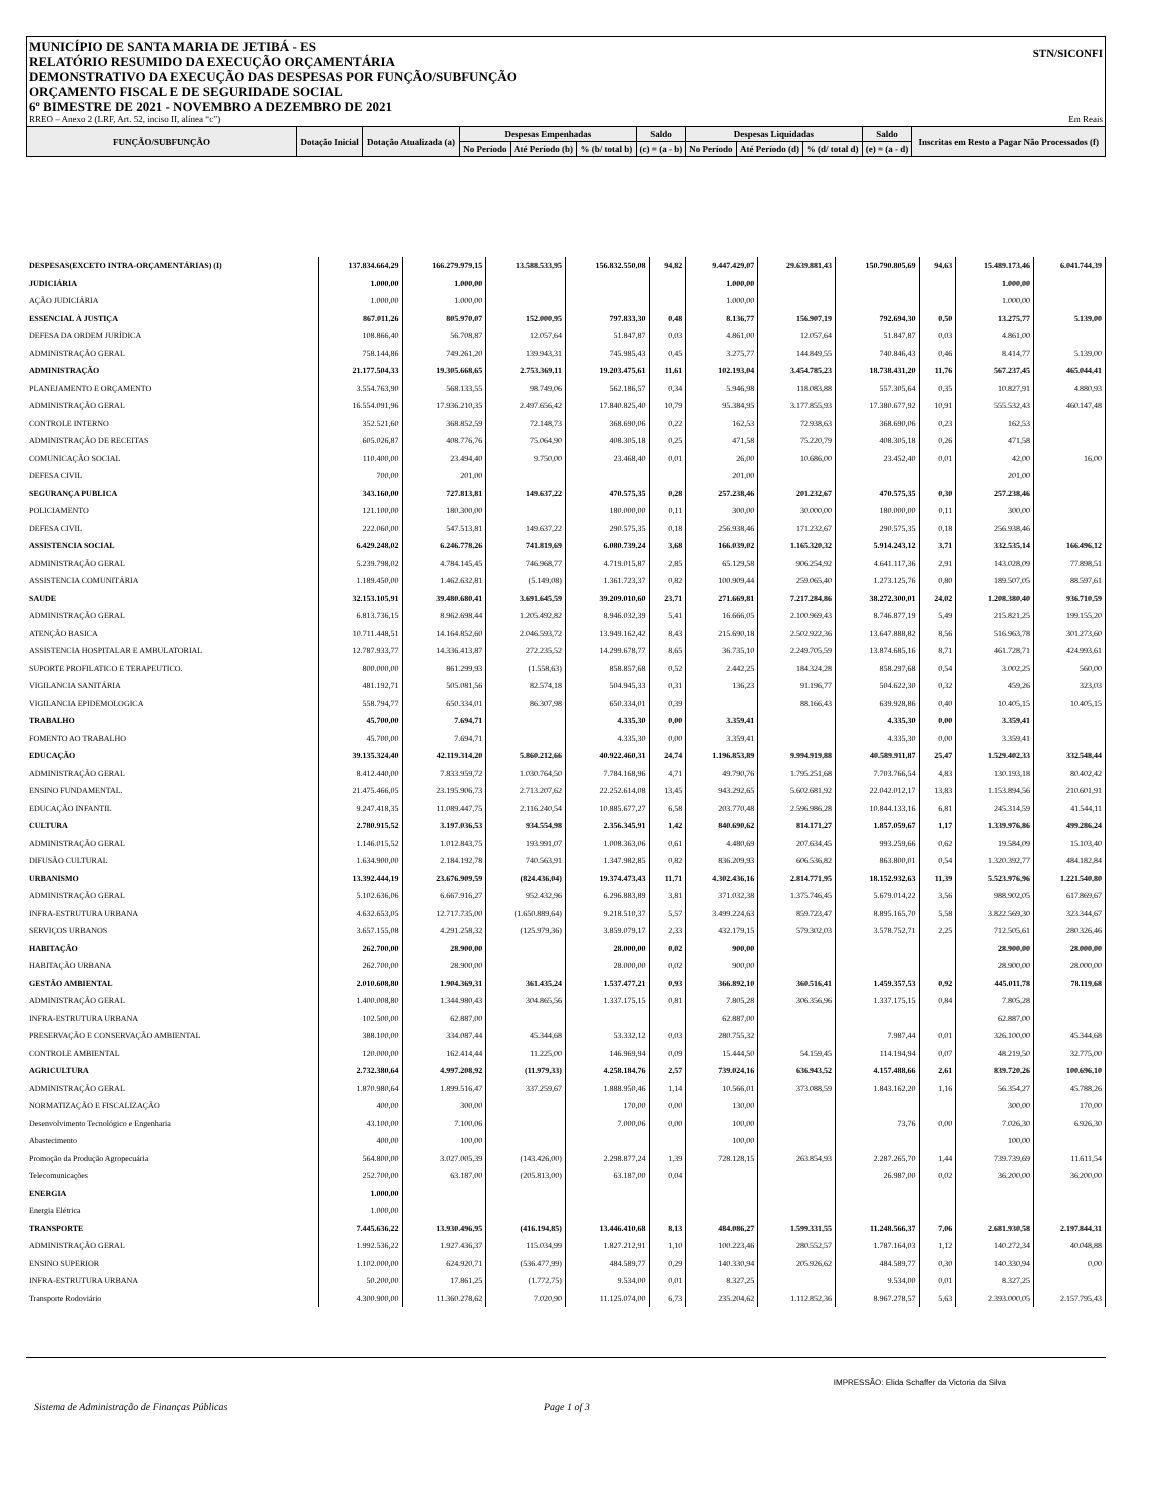STN/SICONFI
MUNICÍPIO DE SANTA MARIA DE JETIBÁ - ES
RELATÓRIO RESUMIDO DA EXECUÇÃO ORÇAMENTÁRIA
DEMONSTRATIVO DA EXECUÇÃO DAS DESPESAS POR FUNÇÃO/SUBFUNÇÃO
ORÇAMENTO FISCAL E DE SEGURIDADE SOCIAL
6º BIMESTRE DE 2021 - NOVEMBRO A DEZEMBRO DE 2021
RREO – Anexo 2 (LRF, Art. 52, inciso II, alínea “c”) Em Reais
| FUNÇÃO/SUBFUNÇÃO | Dotação Inicial | Dotação Atualizada (a) | Despesas Empenhadas | | | Saldo | Despesas Liquidadas | | | Saldo | Inscritas em Resto a Pagar Não Processados (f) |
| --- | --- | --- | --- | --- | --- | --- | --- | --- | --- | --- | --- |
| | | | No Período | Até Período (b) | % (b/ total b) | (c) = (a - b) | No Período | Até Período (d) | % (d/ total d) | (e) = (a - d) | |
| DESPESAS(EXCETO INTRA-ORÇAMENTÁRIAS) (I) | 137.834.664,29 | 166.279.979,15 | 13.588.533,95 | 156.832.550,08 | 94,82 | 9.447.429,07 | 29.639.881,43 | 150.790.805,69 | 94,63 | 15.489.173,46 | 6.041.744,39 |
| JUDICIÁRIA | 1.000,00 | 1.000,00 | | | | 1.000,00 | | | | 1.000,00 | |
| AÇÃO JUDICIÁRIA | 1.000,00 | 1.000,00 | | | | 1.000,00 | | | | 1.000,00 | |
| ESSENCIAL À JUSTIÇA | 867.011,26 | 805.970,07 | 152.000,95 | 797.833,30 | 0,48 | 8.136,77 | 156.907,19 | 792.694,30 | 0,50 | 13.275,77 | 5.139,00 |
| DEFESA DA ORDEM JURÍDICA | 108.866,40 | 56.708,87 | 12.057,64 | 51.847,87 | 0,03 | 4.861,00 | 12.057,64 | 51.847,87 | 0,03 | 4.861,00 | |
| ADMINISTRAÇÃO GERAL | 758.144,86 | 749.261,20 | 139.943,31 | 745.985,43 | 0,45 | 3.275,77 | 144.849,55 | 740.846,43 | 0,46 | 8.414,77 | 5.139,00 |
| ADMINISTRAÇÃO | 21.177.504,33 | 19.305.668,65 | 2.753.369,11 | 19.203.475,61 | 11,61 | 102.193,04 | 3.454.785,23 | 18.738.431,20 | 11,76 | 567.237,45 | 465.044,41 |
| PLANEJAMENTO E ORÇAMENTO | 3.554.763,90 | 568.133,55 | 98.749,06 | 562.186,57 | 0,34 | 5.946,98 | 118.083,88 | 557.305,64 | 0,35 | 10.827,91 | 4.880,93 |
| ADMINISTRAÇÃO GERAL | 16.554.091,96 | 17.936.210,35 | 2.497.656,42 | 17.840.825,40 | 10,79 | 95.384,95 | 3.177.855,93 | 17.380.677,92 | 10,91 | 555.532,43 | 460.147,48 |
| CONTROLE INTERNO | 352.521,60 | 368.852,59 | 72.148,73 | 368.690,06 | 0,22 | 162,53 | 72.938,63 | 368.690,06 | 0,23 | 162,53 | |
| ADMINISTRAÇÃO DE RECEITAS | 605.026,87 | 408.776,76 | 75.064,90 | 408.305,18 | 0,25 | 471,58 | 75.220,79 | 408.305,18 | 0,26 | 471,58 | |
| COMUNICAÇÃO SOCIAL | 110.400,00 | 23.494,40 | 9.750,00 | 23.468,40 | 0,01 | 26,00 | 10.686,00 | 23.452,40 | 0,01 | 42,00 | 16,00 |
| DEFESA CIVIL | 700,00 | 201,00 | | | | 201,00 | | | | 201,00 | |
| SEGURANÇA PUBLICA | 343.160,00 | 727.813,81 | 149.637,22 | 470.575,35 | 0,28 | 257.238,46 | 201.232,67 | 470.575,35 | 0,30 | 257.238,46 | |
| POLICIAMENTO | 121.100,00 | 180.300,00 | | 180.000,00 | 0,11 | 300,00 | 30.000,00 | 180.000,00 | 0,11 | 300,00 | |
| DEFESA CIVIL | 222.060,00 | 547.513,81 | 149.637,22 | 290.575,35 | 0,18 | 256.938,46 | 171.232,67 | 290.575,35 | 0,18 | 256.938,46 | |
| ASSISTENCIA SOCIAL | 6.429.248,02 | 6.246.778,26 | 741.819,69 | 6.080.739,24 | 3,68 | 166.039,02 | 1.165.320,32 | 5.914.243,12 | 3,71 | 332.535,14 | 166.496,12 |
| ADMINISTRAÇÃO GERAL | 5.239.798,02 | 4.784.145,45 | 746.968,77 | 4.719.015,87 | 2,85 | 65.129,58 | 906.254,92 | 4.641.117,36 | 2,91 | 143.028,09 | 77.898,51 |
| ASSISTENCIA COMUNITÁRIA | 1.189.450,00 | 1.462.632,81 | (5.149,08) | 1.361.723,37 | 0,82 | 100.909,44 | 259.065,40 | 1.273.125,76 | 0,80 | 189.507,05 | 88.597,61 |
| SAUDE | 32.153.105,91 | 39.480.680,41 | 3.691.645,59 | 39.209.010,60 | 23,71 | 271.669,81 | 7.217.284,86 | 38.272.300,01 | 24,02 | 1.208.380,40 | 936.710,59 |
| ADMINISTRAÇÃO GERAL | 6.813.736,15 | 8.962.698,44 | 1.205.492,82 | 8.946.032,39 | 5,41 | 16.666,05 | 2.100.969,43 | 8.746.877,19 | 5,49 | 215.821,25 | 199.155,20 |
| ATENÇÃO BASICA | 10.711.448,51 | 14.164.852,60 | 2.046.593,72 | 13.949.162,42 | 8,43 | 215.690,18 | 2.502.922,36 | 13.647.888,82 | 8,56 | 516.963,78 | 301.273,60 |
| ASSISTENCIA HOSPITALAR E AMBULATORIAL | 12.787.933,77 | 14.336.413,87 | 272.235,52 | 14.299.678,77 | 8,65 | 36.735,10 | 2.249.705,59 | 13.874.685,16 | 8,71 | 461.728,71 | 424.993,61 |
| SUPORTE PROFILATICO E TERAPEUTICO. | 800.000,00 | 861.299,93 | (1.558,63) | 858.857,68 | 0,52 | 2.442,25 | 184.324,28 | 858.297,68 | 0,54 | 3.002,25 | 560,00 |
| VIGILANCIA SANITÁRIA | 481.192,71 | 505.081,56 | 82.574,18 | 504.945,33 | 0,31 | 136,23 | 91.196,77 | 504.622,30 | 0,32 | 459,26 | 323,03 |
| VIGILANCIA EPIDEMOLOGICA | 558.794,77 | 650.334,01 | 86.307,98 | 650.334,01 | 0,39 | | 88.166,43 | 639.928,86 | 0,40 | 10.405,15 | 10.405,15 |
| TRABALHO | 45.700,00 | 7.694,71 | | 4.335,30 | 0,00 | 3.359,41 | | 4.335,30 | 0,00 | 3.359,41 | |
| FOMENTO AO TRABALHO | 45.700,00 | 7.694,71 | | 4.335,30 | 0,00 | 3.359,41 | | 4.335,30 | 0,00 | 3.359,41 | |
| EDUCAÇÃO | 39.135.324,40 | 42.119.314,20 | 5.860.212,66 | 40.922.460,31 | 24,74 | 1.196.853,89 | 9.994.919,88 | 40.589.911,87 | 25,47 | 1.529.402,33 | 332.548,44 |
| ADMINISTRAÇÃO GERAL | 8.412.440,00 | 7.833.959,72 | 1.030.764,50 | 7.784.168,96 | 4,71 | 49.790,76 | 1.795.251,68 | 7.703.766,54 | 4,83 | 130.193,18 | 80.402,42 |
| ENSINO FUNDAMENTAL. | 21.475.466,05 | 23.195.906,73 | 2.713.207,62 | 22.252.614,08 | 13,45 | 943.292,65 | 5.602.681,92 | 22.042.012,17 | 13,83 | 1.153.894,56 | 210.601,91 |
| EDUCAÇÃO INFANTIL | 9.247.418,35 | 11.089.447,75 | 2.116.240,54 | 10.885.677,27 | 6,58 | 203.770,48 | 2.596.986,28 | 10.844.133,16 | 6,81 | 245.314,59 | 41.544,11 |
| CULTURA | 2.780.915,52 | 3.197.036,53 | 934.554,98 | 2.356.345,91 | 1,42 | 840.690,62 | 814.171,27 | 1.857.059,67 | 1,17 | 1.339.976,86 | 499.286,24 |
| ADMINISTRAÇÃO GERAL | 1.146.015,52 | 1.012.843,75 | 193.991,07 | 1.008.363,06 | 0,61 | 4.480,69 | 207.634,45 | 993.259,66 | 0,62 | 19.584,09 | 15.103,40 |
| DIFUSÃO CULTURAL | 1.634.900,00 | 2.184.192,78 | 740.563,91 | 1.347.982,85 | 0,82 | 836.209,93 | 606.536,82 | 863.800,01 | 0,54 | 1.320.392,77 | 484.182,84 |
| URBANISMO | 13.392.444,19 | 23.676.909,59 | (824.436,04) | 19.374.473,43 | 11,71 | 4.302.436,16 | 2.814.771,95 | 18.152.932,63 | 11,39 | 5.523.976,96 | 1.221.540,80 |
| ADMINISTRAÇÃO GERAL | 5.102.636,06 | 6.667.916,27 | 952.432,96 | 6.296.883,89 | 3,81 | 371.032,38 | 1.375.746,45 | 5.679.014,22 | 3,56 | 988.902,05 | 617.869,67 |
| INFRA-ESTRUTURA URBANA | 4.632.653,05 | 12.717.735,00 | (1.650.889,64) | 9.218.510,37 | 5,57 | 3.499.224,63 | 859.723,47 | 8.895.165,70 | 5,58 | 3.822.569,30 | 323.344,67 |
| SERVIÇOS URBANOS | 3.657.155,08 | 4.291.258,32 | (125.979,36) | 3.859.079,17 | 2,33 | 432.179,15 | 579.302,03 | 3.578.752,71 | 2,25 | 712.505,61 | 280.326,46 |
| HABITAÇÃO | 262.700,00 | 28.900,00 | | 28.000,00 | 0,02 | 900,00 | | | | 28.900,00 | 28.000,00 |
| HABITAÇÃO URBANA | 262.700,00 | 28.900,00 | | 28.000,00 | 0,02 | 900,00 | | | | 28.900,00 | 28.000,00 |
| GESTÃO AMBIENTAL | 2.010.608,80 | 1.904.369,31 | 361.435,24 | 1.537.477,21 | 0,93 | 366.892,10 | 360.516,41 | 1.459.357,53 | 0,92 | 445.011,78 | 78.119,68 |
| ADMINISTRAÇÃO GERAL | 1.400.008,80 | 1.344.980,43 | 304.865,56 | 1.337.175,15 | 0,81 | 7.805,28 | 306.356,96 | 1.337.175,15 | 0,84 | 7.805,28 | |
| INFRA-ESTRUTURA URBANA | 102.500,00 | 62.887,00 | | | | 62.887,00 | | | | 62.887,00 | |
| PRESERVAÇÃO E CONSERVAÇÃO AMBIENTAL | 388.100,00 | 334.087,44 | 45.344,68 | 53.332,12 | 0,03 | 280.755,32 | | 7.987,44 | 0,01 | 326.100,00 | 45.344,68 |
| CONTROLE AMBIENTAL | 120.000,00 | 162.414,44 | 11.225,00 | 146.969,94 | 0,09 | 15.444,50 | 54.159,45 | 114.194,94 | 0,07 | 48.219,50 | 32.775,00 |
| AGRICULTURA | 2.732.380,64 | 4.997.208,92 | (11.979,33) | 4.258.184,76 | 2,57 | 739.024,16 | 636.943,52 | 4.157.488,66 | 2,61 | 839.720,26 | 100.696,10 |
| ADMINISTRAÇÃO GERAL | 1.870.980,64 | 1.899.516,47 | 337.259,67 | 1.888.950,46 | 1,14 | 10.566,01 | 373.088,59 | 1.843.162,20 | 1,16 | 56.354,27 | 45.788,26 |
| NORMATIZAÇÃO E FISCALIZAÇÃO | 400,00 | 300,00 | | 170,00 | 0,00 | 130,00 | | | | 300,00 | 170,00 |
| Desenvolvimento Tecnológico e Engenharia | 43.100,00 | 7.100,06 | | 7.000,06 | 0,00 | 100,00 | | 73,76 | 0,00 | 7.026,30 | 6.926,30 |
| Abastecimento | 400,00 | 100,00 | | | | 100,00 | | | | 100,00 | |
| Promoção da Produção Agropecuária | 564.800,00 | 3.027.005,39 | (143.426,00) | 2.298.877,24 | 1,39 | 728.128,15 | 263.854,93 | 2.287.265,70 | 1,44 | 739.739,69 | 11.611,54 |
| Telecomunicações | 252.700,00 | 63.187,00 | (205.813,00) | 63.187,00 | 0,04 | | | 26.987,00 | 0,02 | 36.200,00 | 36.200,00 |
| ENERGIA | 1.000,00 | | | | | | | | | | |
| Energia Elétrica | 1.000,00 | | | | | | | | | | |
| TRANSPORTE | 7.445.636,22 | 13.930.496,95 | (416.194,85) | 13.446.410,68 | 8,13 | 484.086,27 | 1.599.331,55 | 11.248.566,37 | 7,06 | 2.681.930,58 | 2.197.844,31 |
| ADMINISTRAÇÃO GERAL | 1.992.536,22 | 1.927.436,37 | 115.034,99 | 1.827.212,91 | 1,10 | 100.223,46 | 280.552,57 | 1.787.164,03 | 1,12 | 140.272,34 | 40.048,88 |
| ENSINO SUPERIOR | 1.102.000,00 | 624.920,71 | (536.477,99) | 484.589,77 | 0,29 | 140.330,94 | 205.926,62 | 484.589,77 | 0,30 | 140.330,94 | 0,00 |
| INFRA-ESTRUTURA URBANA | 50.200,00 | 17.861,25 | (1.772,75) | 9.534,00 | 0,01 | 8.327,25 | | 9.534,00 | 0,01 | 8.327,25 | |
| Transporte Rodoviário | 4.300.900,00 | 11.360.278,62 | 7.020,90 | 11.125.074,00 | 6,73 | 235.204,62 | 1.112.852,36 | 8.967.278,57 | 5,63 | 2.393.000,05 | 2.157.795,43 |
IMPRESSÃO: Elida Schaffer da Victoria da Silva
Sistema de Administração de Finanças Públicas Page 1 of 3